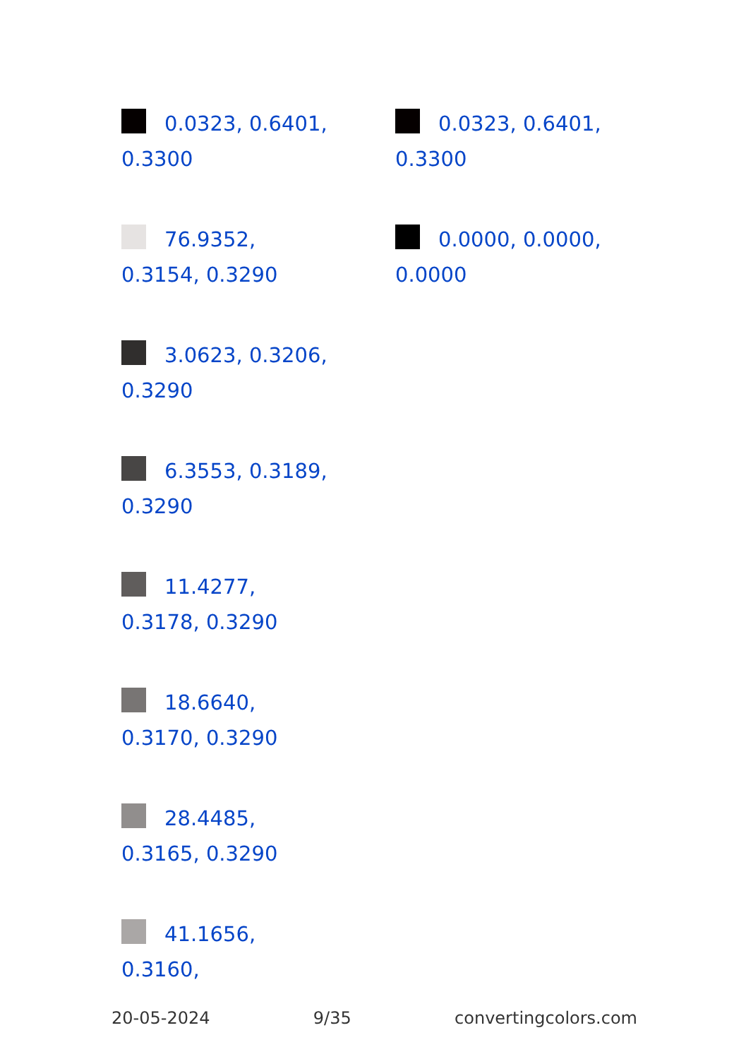0.0323, 0.6401, 0.3300
0.0323, 0.6401, 0.3300
76.9352, 0.3154, 0.3290
0.0000, 0.0000, 0.0000
3.0623, 0.3206, 0.3290
6.3553, 0.3189, 0.3290
11.4277, 0.3178, 0.3290
18.6640, 0.3170, 0.3290
28.4485, 0.3165, 0.3290
41.1656, 0.3160,
20-05-2024 9/35 convertingcolors.com